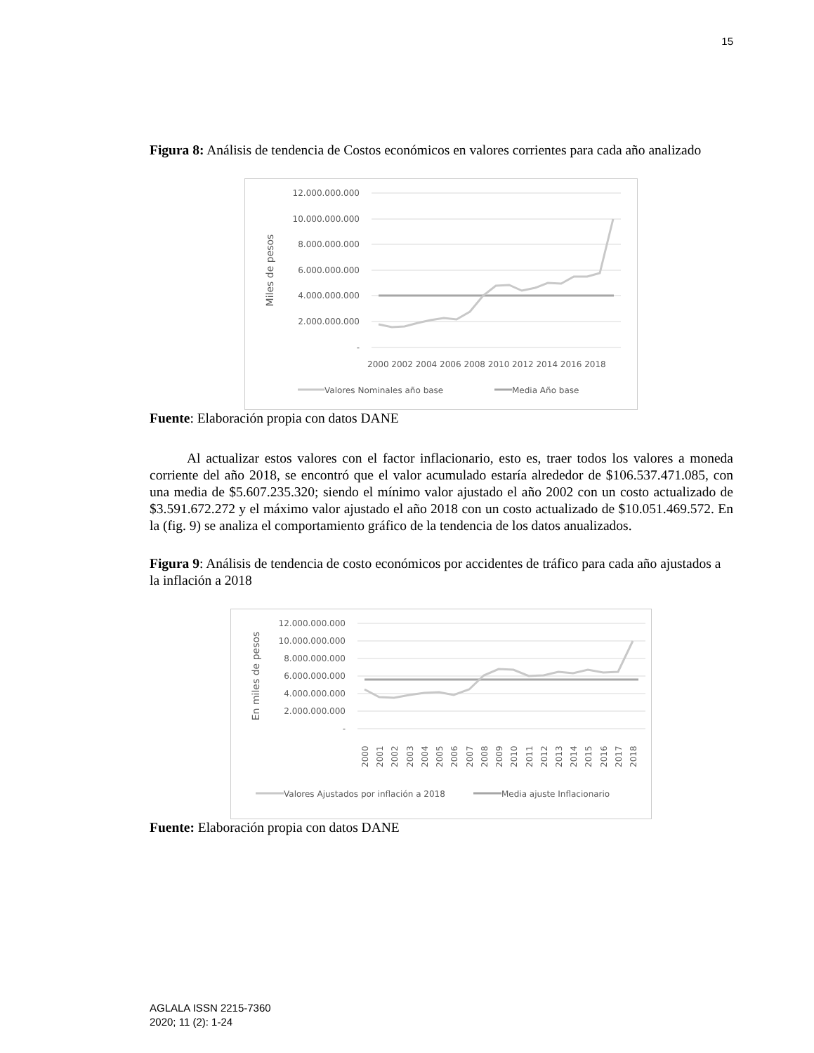15
Figura 8: Análisis de tendencia de Costos económicos en valores corrientes para cada año analizado
12.000.000.000
10.000.000.000
8.000.000.000
6.000.000.000
4.000.000.000
2.000.000.000
-
Miles de pesos
2000 2002 2004 2006 2008 2010 2012 2014 2016 2018
Valores Nominales año base
Media Año base
Fuente: Elaboración propia con datos DANE
Al actualizar estos valores con el factor inflacionario, esto es, traer todos los valores a moneda corriente del año 2018, se encontró que el valor acumulado estaría alrededor de $106.537.471.085, con una media de $5.607.235.320; siendo el mínimo valor ajustado el año 2002 con un costo actualizado de $3.591.672.272 y el máximo valor ajustado el año 2018 con un costo actualizado de $10.051.469.572. En la (fig. 9) se analiza el comportamiento gráfico de la tendencia de los datos anualizados.
Figura 9: Análisis de tendencia de costo económicos por accidentes de tráfico para cada año ajustados a la inflación a 2018
12.000.000.000
10.000.000.000
8.000.000.000
6.000.000.000
4.000.000.000
2.000.000.000
-
En miles de pesos
2000
2001
2002
2003
2004
2005
2006
2007
2008
2009
2010
2011
2012
2013
2014
2015
2016
2017
2018
Valores Ajustados por inflación a 2018
Media ajuste Inflacionario
Fuente: Elaboración propia con datos DANE
AGLALA ISSN 2215-7360
2020; 11 (2): 1-24